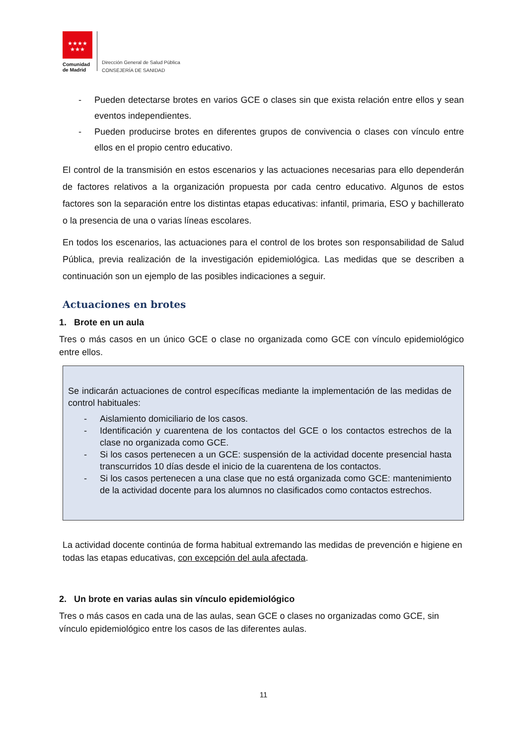★★★★
★★★
Comunidad de Madrid
Dirección General de Salud Pública
CONSEJERÍA DE SANIDAD
- Pueden detectarse brotes en varios GCE o clases sin que exista relación entre ellos y sean eventos independientes.
- Pueden producirse brotes en diferentes grupos de convivencia o clases con vínculo entre ellos en el propio centro educativo.
El control de la transmisión en estos escenarios y las actuaciones necesarias para ello dependerán de factores relativos a la organización propuesta por cada centro educativo. Algunos de estos factores son la separación entre los distintas etapas educativas: infantil, primaria, ESO y bachillerato o la presencia de una o varias líneas escolares.
En todos los escenarios, las actuaciones para el control de los brotes son responsabilidad de Salud Pública, previa realización de la investigación epidemiológica. Las medidas que se describen a continuación son un ejemplo de las posibles indicaciones a seguir.
Actuaciones en brotes
1. Brote en un aula
Tres o más casos en un único GCE o clase no organizada como GCE con vínculo epidemiológico entre ellos.
Se indicarán actuaciones de control específicas mediante la implementación de las medidas de control habituales:
- Aislamiento domiciliario de los casos.
- Identificación y cuarentena de los contactos del GCE o los contactos estrechos de la clase no organizada como GCE.
- Si los casos pertenecen a un GCE: suspensión de la actividad docente presencial hasta transcurridos 10 días desde el inicio de la cuarentena de los contactos.
- Si los casos pertenecen a una clase que no está organizada como GCE: mantenimiento de la actividad docente para los alumnos no clasificados como contactos estrechos.
La actividad docente continúa de forma habitual extremando las medidas de prevención e higiene en todas las etapas educativas, con excepción del aula afectada.
2. Un brote en varias aulas sin vínculo epidemiológico
Tres o más casos en cada una de las aulas, sean GCE o clases no organizadas como GCE, sin vínculo epidemiológico entre los casos de las diferentes aulas.
11